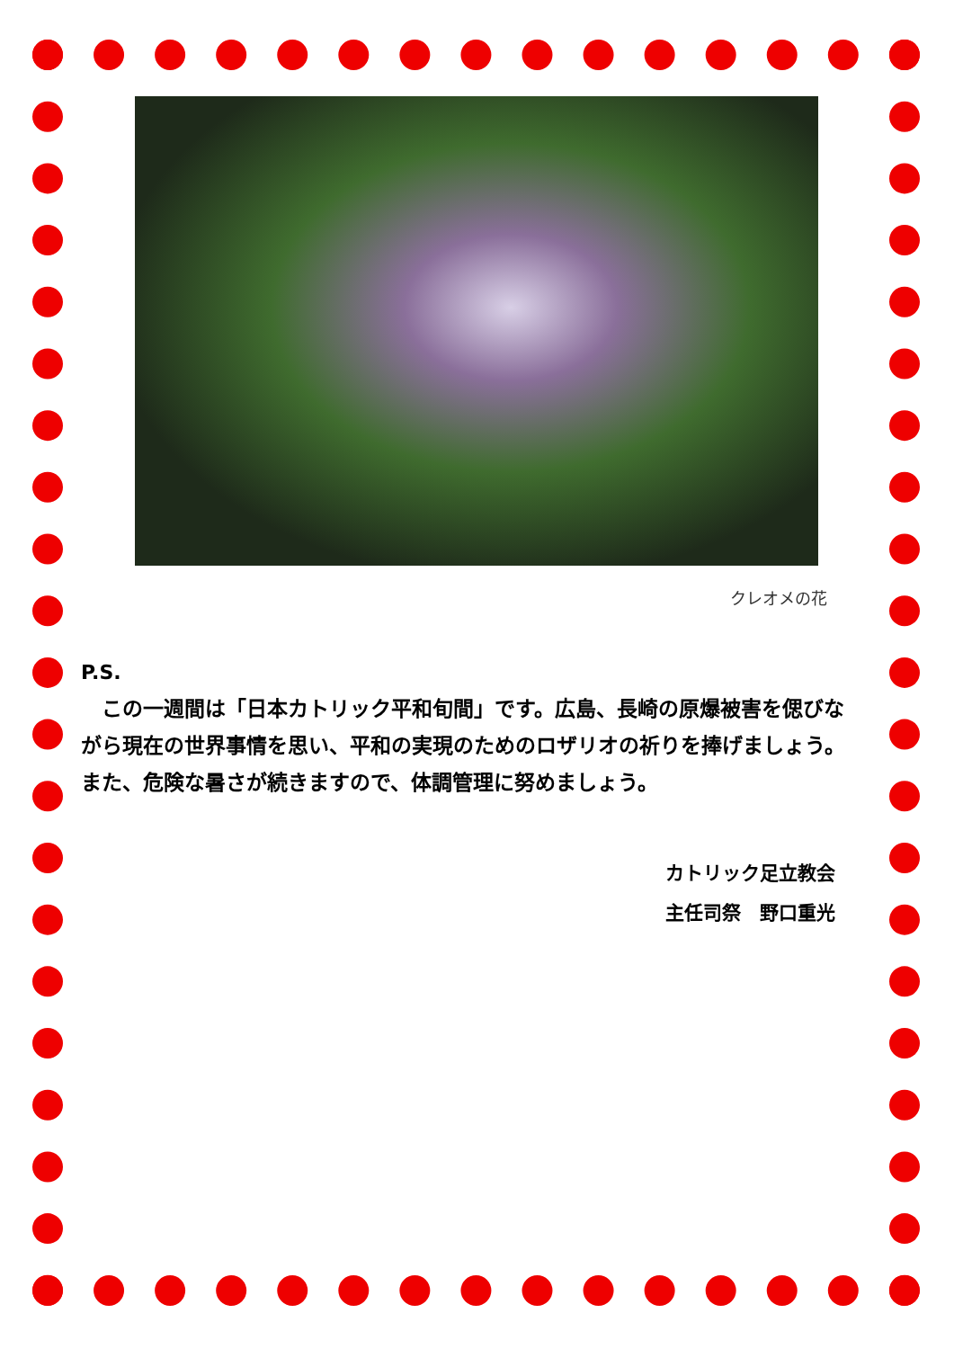クレオメの花
P.S.
　この一週間は「日本カトリック平和旬間」です。広島、長崎の原爆被害を偲びながら現在の世界事情を思い、平和の実現のためのロザリオの祈りを捧げましょう。また、危険な暑さが続きますので、体調管理に努めましょう。
カトリック足立教会
主任司祭　野口重光